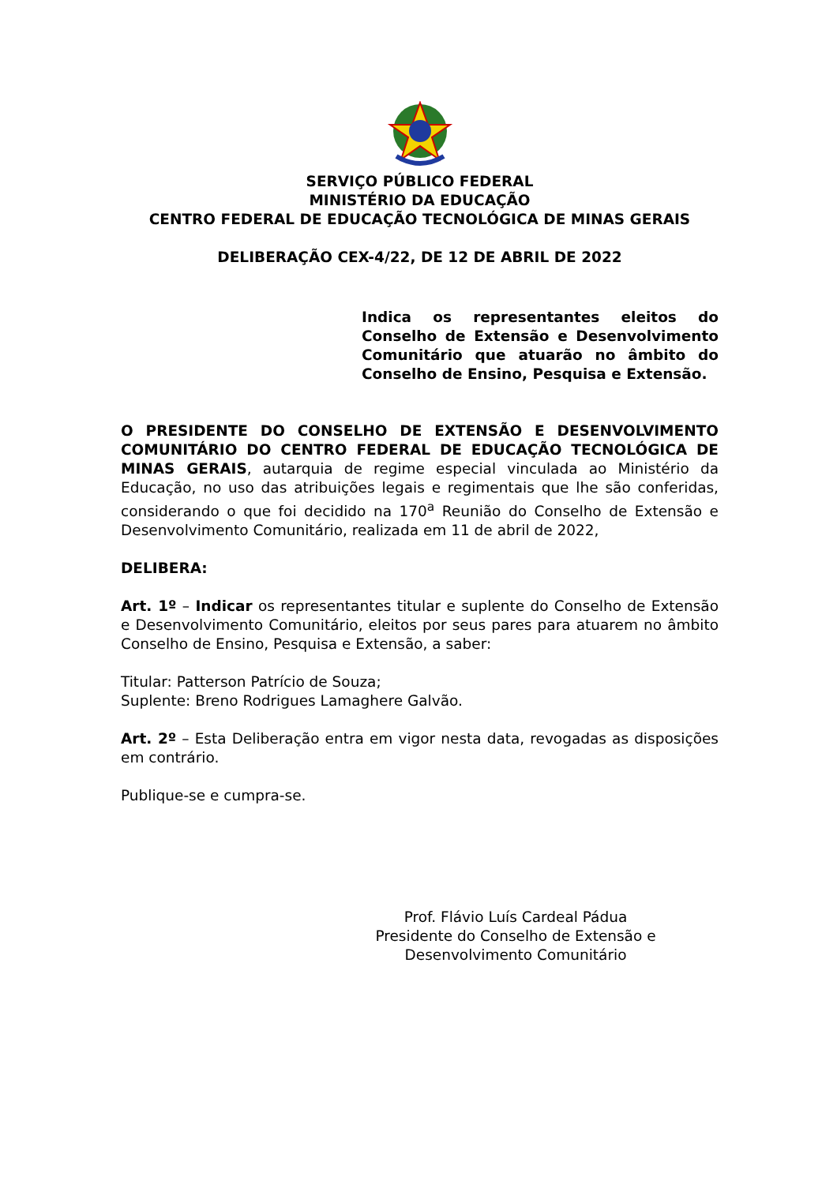SERVIÇO PÚBLICO FEDERAL
MINISTÉRIO DA EDUCAÇÃO
CENTRO FEDERAL DE EDUCAÇÃO TECNOLÓGICA DE MINAS GERAIS
DELIBERAÇÃO CEX-4/22, DE 12 DE ABRIL DE 2022
Indica os representantes eleitos do Conselho de Extensão e Desenvolvimento Comunitário que atuarão no âmbito do Conselho de Ensino, Pesquisa e Extensão.
O PRESIDENTE DO CONSELHO DE EXTENSÃO E DESENVOLVIMENTO COMUNITÁRIO DO CENTRO FEDERAL DE EDUCAÇÃO TECNOLÓGICA DE MINAS GERAIS, autarquia de regime especial vinculada ao Ministério da Educação, no uso das atribuições legais e regimentais que lhe são conferidas, considerando o que foi decidido na 170<sup>a</sup> Reunião do Conselho de Extensão e Desenvolvimento Comunitário, realizada em 11 de abril de 2022,
DELIBERA:
Art. 1º – Indicar os representantes titular e suplente do Conselho de Extensão e Desenvolvimento Comunitário, eleitos por seus pares para atuarem no âmbito Conselho de Ensino, Pesquisa e Extensão, a saber:
Titular: Patterson Patrício de Souza;
Suplente: Breno Rodrigues Lamaghere Galvão.
Art. 2º – Esta Deliberação entra em vigor nesta data, revogadas as disposições em contrário.
Publique-se e cumpra-se.
Prof. Flávio Luís Cardeal Pádua
Presidente do Conselho de Extensão e Desenvolvimento Comunitário